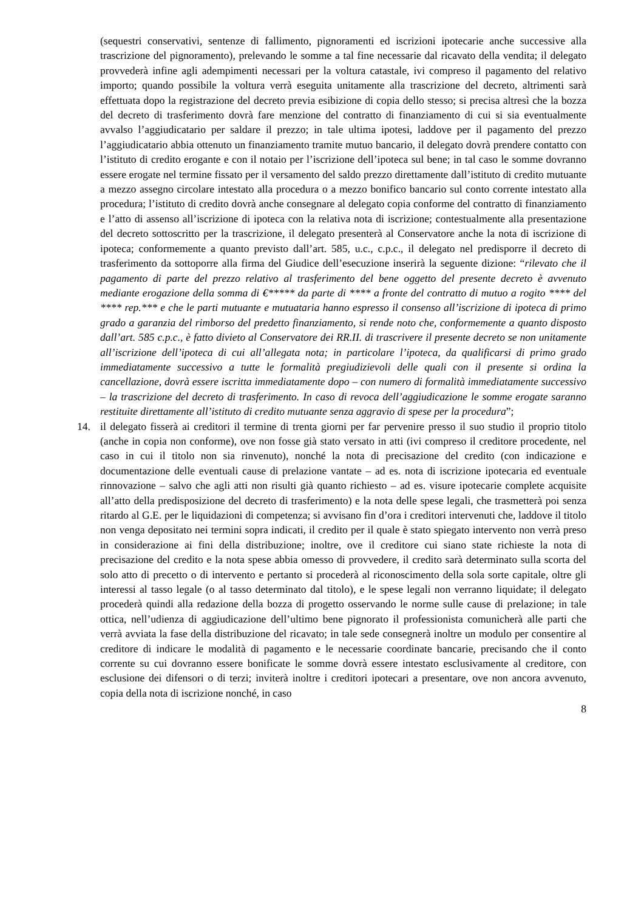(sequestri conservativi, sentenze di fallimento, pignoramenti ed iscrizioni ipotecarie anche successive alla trascrizione del pignoramento), prelevando le somme a tal fine necessarie dal ricavato della vendita; il delegato provvederà infine agli adempimenti necessari per la voltura catastale, ivi compreso il pagamento del relativo importo; quando possibile la voltura verrà eseguita unitamente alla trascrizione del decreto, altrimenti sarà effettuata dopo la registrazione del decreto previa esibizione di copia dello stesso; si precisa altresì che la bozza del decreto di trasferimento dovrà fare menzione del contratto di finanziamento di cui si sia eventualmente avvalso l’aggiudicatario per saldare il prezzo; in tale ultima ipotesi, laddove per il pagamento del prezzo l’aggiudicatario abbia ottenuto un finanziamento tramite mutuo bancario, il delegato dovrà prendere contatto con l’istituto di credito erogante e con il notaio per l’iscrizione dell’ipoteca sul bene; in tal caso le somme dovranno essere erogate nel termine fissato per il versamento del saldo prezzo direttamente dall’istituto di credito mutuante a mezzo assegno circolare intestato alla procedura o a mezzo bonifico bancario sul conto corrente intestato alla procedura; l’istituto di credito dovrà anche consegnare al delegato copia conforme del contratto di finanziamento e l’atto di assenso all’iscrizione di ipoteca con la relativa nota di iscrizione; contestualmente alla presentazione del decreto sottoscritto per la trascrizione, il delegato presenterà al Conservatore anche la nota di iscrizione di ipoteca; conformemente a quanto previsto dall’art. 585, u.c., c.p.c., il delegato nel predisporre il decreto di trasferimento da sottoporre alla firma del Giudice dell’esecuzione inserirà la seguente dizione: “rilevato che il pagamento di parte del prezzo relativo al trasferimento del bene oggetto del presente decreto è avvenuto mediante erogazione della somma di €***** da parte di **** a fronte del contratto di mutuo a rogito **** del **** rep.*** e che le parti mutuante e mutuataria hanno espresso il consenso all’iscrizione di ipoteca di primo grado a garanzia del rimborso del predetto finanziamento, si rende noto che, conformemente a quanto disposto dall’art. 585 c.p.c., è fatto divieto al Conservatore dei RR.II. di trascrivere il presente decreto se non unitamente all’iscrizione dell’ipoteca di cui all’allegata nota; in particolare l’ipoteca, da qualificarsi di primo grado immediatamente successivo a tutte le formalità pregiudizievoli delle quali con il presente si ordina la cancellazione, dovrà essere iscritta immediatamente dopo – con numero di formalità immediatamente successivo – la trascrizione del decreto di trasferimento. In caso di revoca dell’aggiudicazione le somme erogate saranno restituite direttamente all’istituto di credito mutuante senza aggravio di spese per la procedura”;
14. il delegato fisserà ai creditori il termine di trenta giorni per far pervenire presso il suo studio il proprio titolo (anche in copia non conforme), ove non fosse già stato versato in atti (ivi compreso il creditore procedente, nel caso in cui il titolo non sia rinvenuto), nonché la nota di precisazione del credito (con indicazione e documentazione delle eventuali cause di prelazione vantate – ad es. nota di iscrizione ipotecaria ed eventuale rinnovazione – salvo che agli atti non risulti già quanto richiesto – ad es. visure ipotecarie complete acquisite all’atto della predisposizione del decreto di trasferimento) e la nota delle spese legali, che trasmetterà poi senza ritardo al G.E. per le liquidazioni di competenza; si avvisano fin d’ora i creditori intervenuti che, laddove il titolo non venga depositato nei termini sopra indicati, il credito per il quale è stato spiegato intervento non verrà preso in considerazione ai fini della distribuzione; inoltre, ove il creditore cui siano state richieste la nota di precisazione del credito e la nota spese abbia omesso di provvedere, il credito sarà determinato sulla scorta del solo atto di precetto o di intervento e pertanto si procederà al riconoscimento della sola sorte capitale, oltre gli interessi al tasso legale (o al tasso determinato dal titolo), e le spese legali non verranno liquidate; il delegato procederà quindi alla redazione della bozza di progetto osservando le norme sulle cause di prelazione; in tale ottica, nell’udienza di aggiudicazione dell’ultimo bene pignorato il professionista comunicherà alle parti che verrà avviata la fase della distribuzione del ricavato; in tale sede consegnerà inoltre un modulo per consentire al creditore di indicare le modalità di pagamento e le necessarie coordinate bancarie, precisando che il conto corrente su cui dovranno essere bonificate le somme dovrà essere intestato esclusivamente al creditore, con esclusione dei difensori o di terzi; inviterà inoltre i creditori ipotecari a presentare, ove non ancora avvenuto, copia della nota di iscrizione nonché, in caso
8